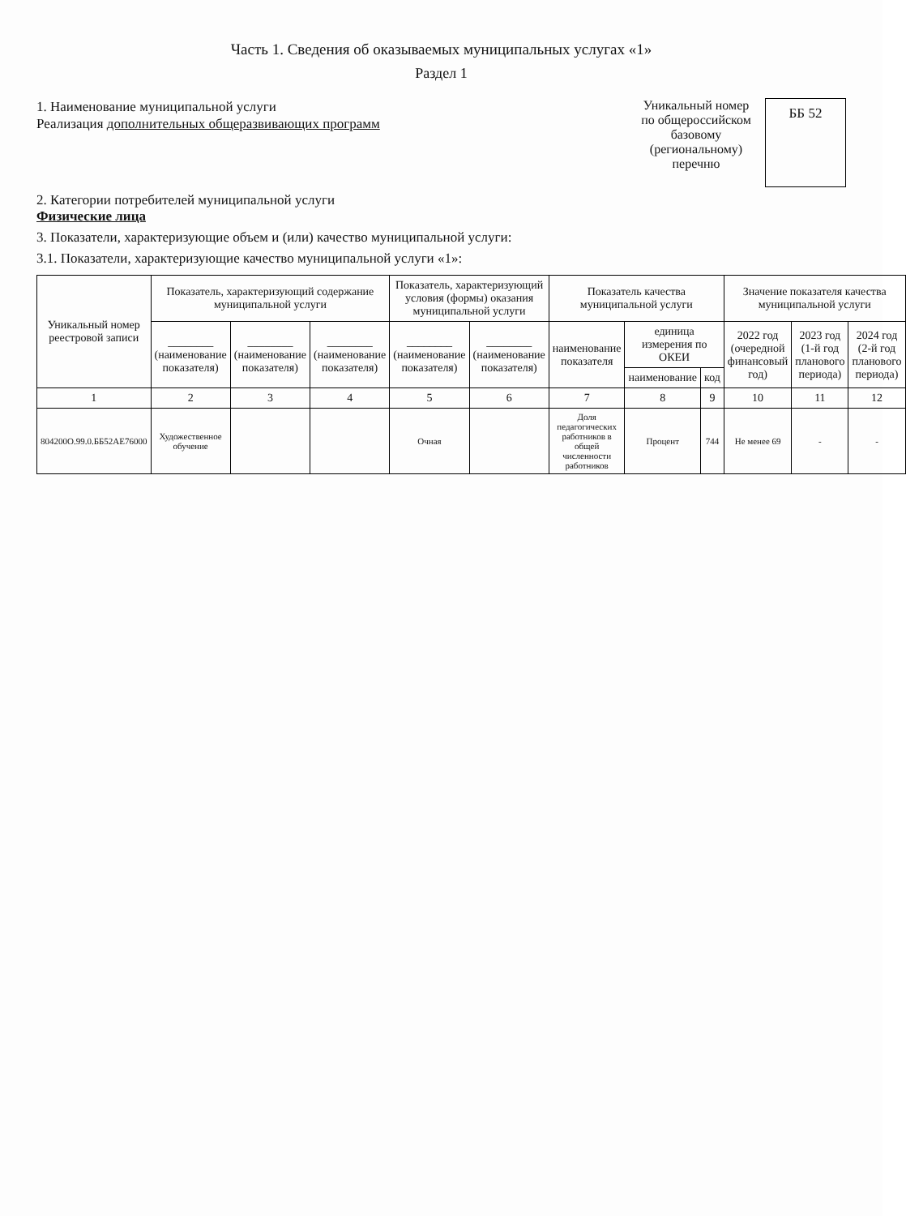Часть 1. Сведения об оказываемых муниципальных услугах «1»
Раздел 1
1. Наименование муниципальной услуги
Реализация дополнительных общеразвивающих программ
Уникальный номер по общероссийском базовому (региональному) перечню
ББ 52
2. Категории потребителей муниципальной услуги
Физические лица
3. Показатели, характеризующие объем и (или) качество муниципальной услуги:
3.1. Показатели, характеризующие качество муниципальной услуги «1»:
| Уникальный номер реестровой записи | Показатель, характеризующий содержание муниципальной услуги | | | Показатель, характеризующий условия (формы) оказания муниципальной услуги | | Показатель качества муниципальной услуги | | | Значение показателя качества муниципальной услуги | | |
| --- | --- | --- | --- | --- | --- | --- | --- | --- | --- | --- | --- |
| | ________ (наименование показателя) | ________ (наименование показателя) | ________ (наименование показателя) | ________ (наименование показателя) | ________ (наименование показателя) | наименование показателя | единица измерения по ОКЕИ | | 2022 год (очередной финансовый год) | 2023 год (1-й год планового периода) | 2024 год (2-й год планового периода) |
| | | | | | | | наименование | код | | | |
| 1 | 2 | 3 | 4 | 5 | 6 | 7 | 8 | 9 | 10 | 11 | 12 |
| 804200О.99.0.ББ52АЕ76000 | Художественное обучение | | | Очная | | Доля педагогических работников в общей численности работников | Процент | 744 | Не менее 69 | - | - |